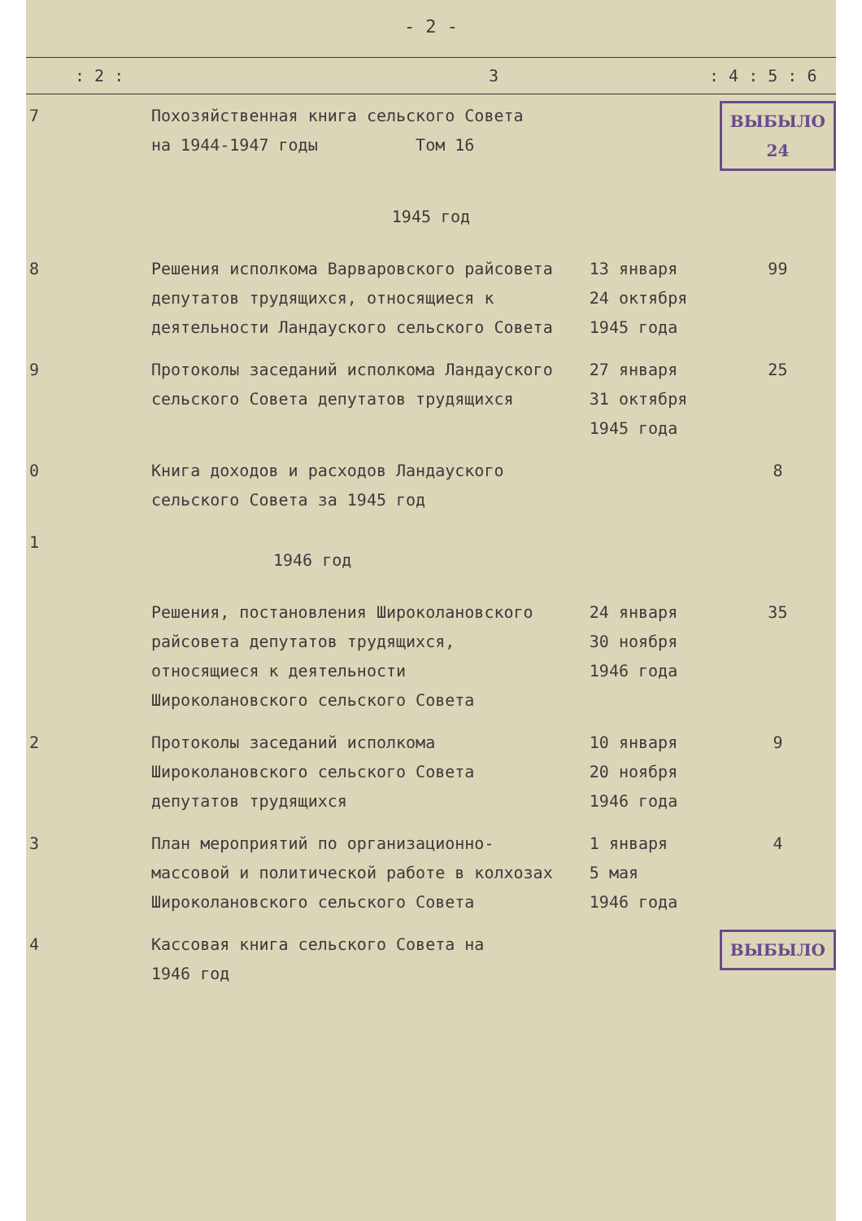- 2 -
: 2 : 3: 4 : 5 : 6
| 7 | Похозяйственная книга сельского Совета на 1944-1947 годы Том 16 | | ВЫБЫЛО 24 |
| 1945 год | | | |
| 8 | Решения исполкома Варваровского райсовета депутатов трудящихся, относящиеся к деятельности Ландауского сельского Совета | 13 января 24 октября 1945 года | 99 |
| 9 | Протоколы заседаний исполкома Ландауского сельского Совета депутатов трудящихся | 27 января 31 октября 1945 года | 25 |
| 0 | Книга доходов и расходов Ландауского сельского Совета за 1945 год | | 8 |
| 1 | 1946 год | | |
| | Решения, постановления Широколановского райсовета депутатов трудящихся, относящиеся к деятельности Широколановского сельского Совета | 24 января 30 ноября 1946 года | 35 |
| 2 | Протоколы заседаний исполкома Широколановского сельского Совета депутатов трудящихся | 10 января 20 ноября 1946 года | 9 |
| 3 | План мероприятий по организационно-массовой и политической работе в колхозах Широколановского сельского Совета | 1 января 5 мая 1946 года | 4 |
| 4 | Кассовая книга сельского Совета на 1946 год | | ВЫБЫЛО |